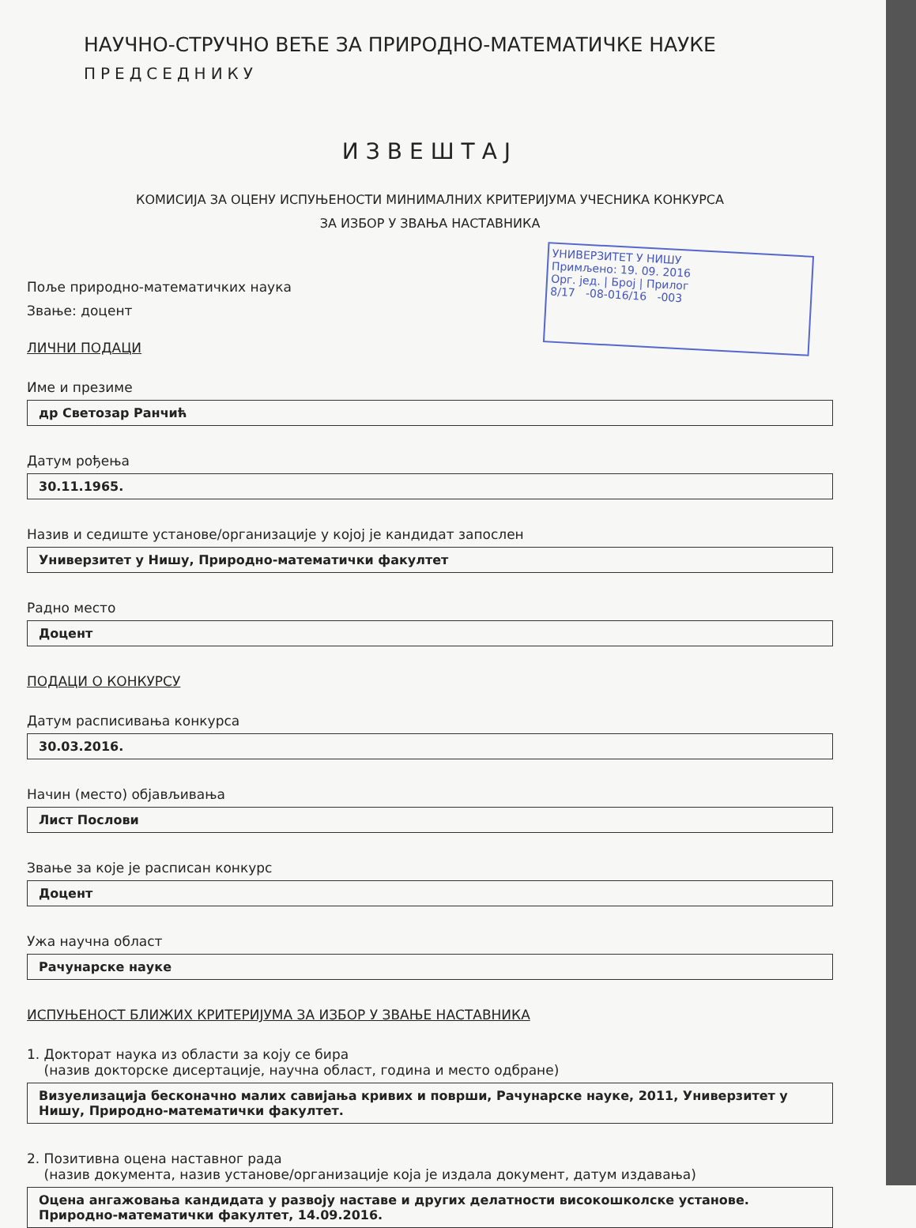УНИВЕРЗИТЕТ У НИШУ
Примљено: 19. 09. 2016
Орг. јед. | Број | Прилог
8/17 -08-016/16 -003
НАУЧНО-СТРУЧНО ВЕЋЕ ЗА ПРИРОДНО-МАТЕМАТИЧКЕ НАУКЕ
ПРЕДСЕДНИКУ
ИЗВЕШТАЈ
КОМИСИЈА ЗА ОЦЕНУ ИСПУЊЕНОСТИ МИНИМАЛНИХ КРИТЕРИЈУМА УЧЕСНИКА КОНКУРСА
ЗА ИЗБОР У ЗВАЊА НАСТАВНИКА
Поље природно-математичких наука
Звање: доцент
ЛИЧНИ ПОДАЦИ
Име и презиме
др Светозар Ранчић
Датум рођења
30.11.1965.
Назив и седиште установе/организације у којој је кандидат запослен
Универзитет у Нишу, Природно-математички факултет
Радно место
Доцент
ПОДАЦИ О КОНКУРСУ
Датум расписивања конкурса
30.03.2016.
Начин (место) објављивања
Лист Послови
Звање за које је расписан конкурс
Доцент
Ужа научна област
Рачунарске науке
ИСПУЊЕНОСТ БЛИЖИХ КРИТЕРИЈУМА ЗА ИЗБОР У ЗВАЊЕ НАСТАВНИКА
1. Докторат наука из области за коју се бира
(назив докторске дисертације, научна област, година и место одбране)
Визуелизација бесконачно малих савијања кривих и површи, Рачунарске науке, 2011, Универзитет у Нишу, Природно-математички факултет.
2. Позитивна оцена наставног рада
(назив документа, назив установе/организације која је издала документ, датум издавања)
Оцена ангажовања кандидата у развоју наставе и других делатности високошколске установе. Природно-математички факултет, 14.09.2016.